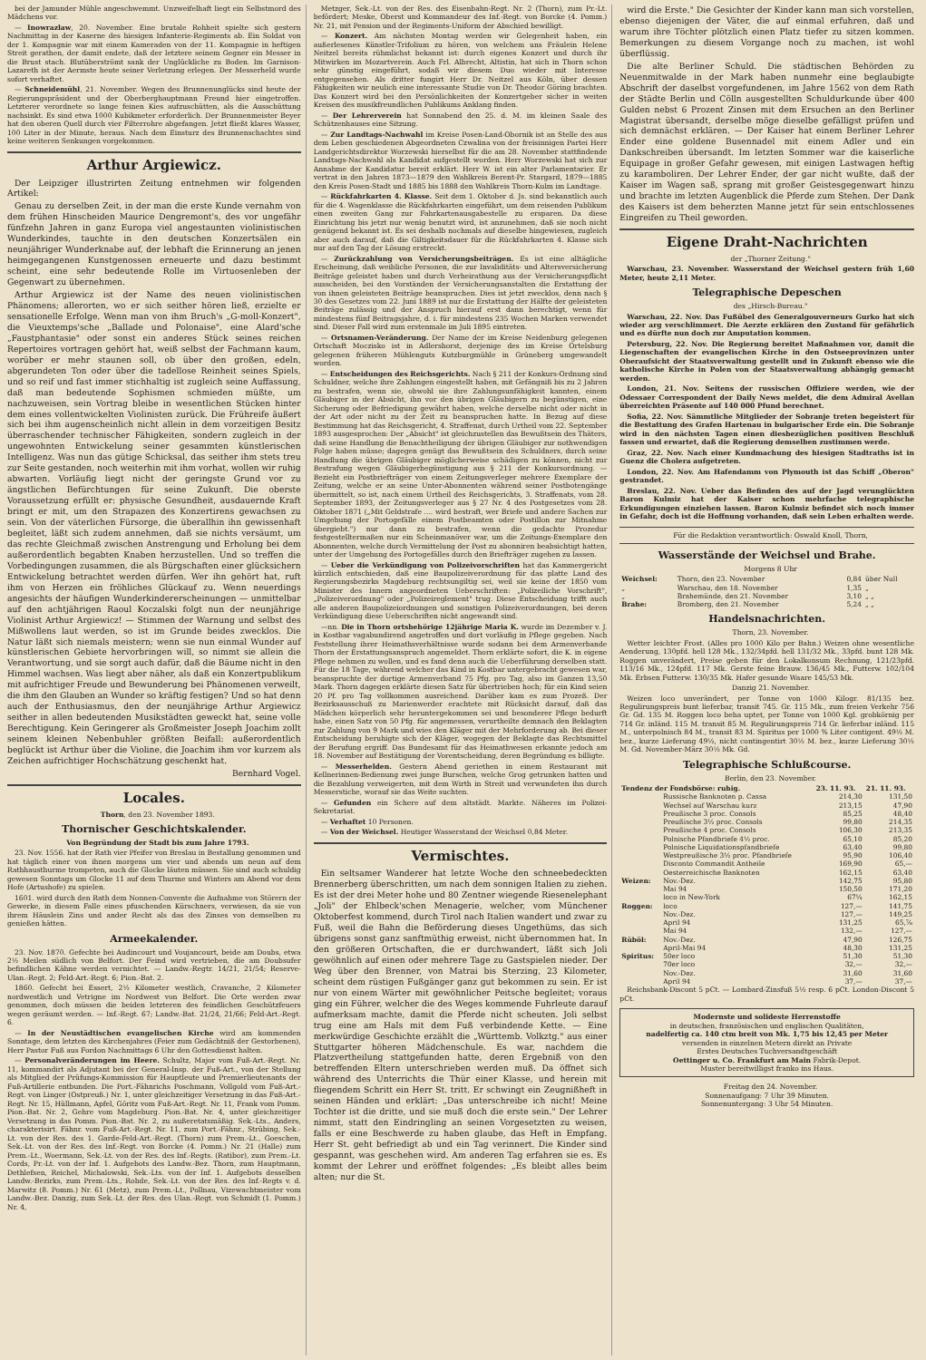bei der Jamunder Mühle angeschwemmt. Unzweifelhaft liegt ein Selbstmord des Mädchens vor.
— Inowrazlaw, 20. November. Eine brutale Rohheit spielte sich gestern Nachmittag in der Kaserne des hiesigen Infanterie-Regiments ab. Ein Soldat von der 1. Kompagnie war mit einem Kameraden von der 11. Kompagnie in heftigen Streit gerathen, der damit endete, daß der letztere seinem Gegner ein Messer in die Brust stach. Blutüberströmt sank der Unglückliche zu Boden. Im Garnison-Lazareth ist der Aermste heute seiner Verletzung erlegen. Der Messerheld wurde sofort verhaftet.
— Schneidemühl, 21. November. Wegen des Brunnenunglücks sind heute der Regierungspräsident und der Oberberghauptmann Freund hier eingetroffen. Letzterer verordnete so lange feinen Kies aufzuschütten, als die Ausschüttung nachsinkt. Es sind etwa 1000 Kubikmeter erforderlich. Der Brunnenmeister Beyer hat den oberen Quell durch vier Filterrohre abgefangen. Jetzt fließt klares Wasser, 100 Liter in der Minute, heraus. Nach dem Einsturz des Brunnenschachtes sind keine weiteren Senkungen vorgekommen.
Arthur Argiewicz.
Der Leipziger illustrirten Zeitung entnehmen wir folgenden Artikel:
Genau zu derselben Zeit, in der man die erste Kunde vernahm von dem frühen Hinscheiden Maurice Dengremont's, des vor ungefähr fünfzehn Jahren in ganz Europa viel angestaunten violinistischen Wunderkindes, tauchte in den deutschen Konzertsälen ein neunjähriger Wunderknabe auf, der lebhaft die Erinnerung an jenen heimgegangenen Kunstgenossen erneuerte und dazu bestimmt scheint, eine sehr bedeutende Rolle im Virtuosenleben der Gegenwart zu übernehmen.
Arthur Argiewicz ist der Name des neuen violinistischen Phänomens; allerorten, wo er sich seither hören ließ, erzielte er sensationelle Erfolge. Wenn man von ihm Bruch's „G-moll-Konzert", die Vieuxtemps'sche „Ballade und Polonaise", eine Alard'sche „Faustphantasie" oder sonst ein anderes Stück seines reichen Repertoires vortragen gehört hat, weiß selbst der Fachmann kaum, worüber er mehr staunen soll, ob über den großen, edeln, abgerundeten Ton oder über die tadellose Reinheit seines Spiels, und so reif und fast immer stichhaltig ist zugleich seine Auffassung, daß man bedeutende Sophismen schmieden müßte, um nachzuweisen, sein Vortrag bleibe in wesentlichen Stücken hinter dem eines vollentwickelten Violinisten zurück. Die Frühreife äußert sich bei ihm augenscheinlich nicht allein in dem vorzeitigen Besitz überraschender technischer Fähigkeiten, sondern zugleich in der ungewohnten Entwickelung seiner gesammten künstlerischen Intelligenz. Was nun das gütige Schicksal, das seither ihm stets treu zur Seite gestanden, noch weiterhin mit ihm vorhat, wollen wir ruhig abwarten. Vorläufig liegt nicht der geringste Grund vor zu ängstlichen Befürchtungen für seine Zukunft. Die oberste Voraussetzung erfüllt er: physische Gesundheit, ausdauernde Kraft bringt er mit, um den Strapazen des Konzertirens gewachsen zu sein. Von der väterlichen Fürsorge, die überallhin ihn gewissenhaft begleitet, läßt sich zudem annehmen, daß sie nichts versäumt, um das rechte Gleichmaß zwischen Anstrengung und Erholung bei dem außerordentlich begabten Knaben herzustellen. Und so treffen die Vorbedingungen zusammen, die als Bürgschaften einer glücksichern Entwickelung betrachtet werden dürfen. Wer ihn gehört hat, ruft ihm von Herzen ein fröhliches Glückauf zu. Wenn neuerdings angesichts der häufigen Wunderkindererscheinungen — unmittelbar auf den achtjährigen Raoul Koczalski folgt nun der neunjährige Violinist Arthur Argiewicz! — Stimmen der Warnung und selbst des Mißwollens laut werden, so ist im Grunde beides zwecklos. Die Natur läßt sich niemals meistern; wenn sie nun einmal Wunder auf künstlerischen Gebiete hervorbringen will, so nimmt sie allein die Verantwortung, und sie sorgt auch dafür, daß die Bäume nicht in den Himmel wachsen. Was liegt aber näher, als daß ein Konzertpublikum mit aufrichtiger Freude und Bewunderung bei Phänomenen verweilt, die ihm den Glauben an Wunder so kräftig festigen? Und so hat denn auch der Enthusiasmus, den der neunjährige Arthur Argiewicz seither in allen bedeutenden Musikstädten geweckt hat, seine volle Berechtigung. Kein Geringerer als Großmeister Joseph Joachim zollt seinem kleinen Nebenbuhler größten Beifall: außerordentlich beglückt ist Arthur über die Violine, die Joachim ihm vor kurzem als Zeichen aufrichtiger Hochschätzung geschenkt hat.
Bernhard Vogel.
Locales.
Thorn, den 23. November 1893.
Thornischer Geschichtskalender.
Von Begründung der Stadt bis zum Jahre 1793.
23. Nov. 1556. hat der Rath vier Pfeifer von Breslau in Bestallung genommen und hat täglich einer von ihnen morgens um vier und abends um neun auf dem Rathhausthurme trompeten, auch die Glocke läuten müssen. Sie sind auch schuldig gewesen Sonntags um Glocke 11 auf dem Thurme und Winters am Abend vor dem Hofe (Artushofe) zu spielen.
1601. wird durch den Rath dem Nonnen-Convente die Aufnahme von Störern der Gewerke, in diesem Falle eines pfuschenden Kürschners, verwiesen, da sie von ihrem Häuslein Zins und ander Recht als das des Zinses von demselben zu genießen hätten.
Armeekalender.
23. Nov. 1870. Gefechte bei Audincourt und Voujancourt, beide am Doubs, etwa 2½ Meilen südlich von Belfort. Der Feind wird vertrieben, die am Doubsufer befindlichen Kähne werden vernichtet. — Landw.-Regtr. 14/21, 21/54; Reserve-Ulan.-Regt. 2; Feld-Art.-Regt. 6; Pion.-Bat. 2.
1860. Gefecht bei Essert, 2½ Kilometer westlich, Cravanche, 2 Kilometer nordwestlich und Vetrigne im Nordwest von Belfort. Die Orte werden zwar genommen, doch müssen die beiden letzteren des feindlichen Geschützfeuers wegen geräumt werden. — Inf.-Regt. 67; Landw.-Bat. 21/24, 21/66; Feld-Art.-Regt. 6.
— In der Neustädtischen evangelischen Kirche wird am kommenden Sonntage, dem letzten des Kirchenjahres (Feier zum Gedächtniß der Gestorbenen), Herr Pastor Fuß aus Fordon Nachmittags 6 Uhr den Gottesdienst halten.
— Personalveränderungen im Heere. Schultz, Major vom Fuß-Art.-Regt. Nr. 11, kommandirt als Adjutant bei der General-Insp. der Fuß-Art., von der Stellung als Mitglied der Prüfungs-Kommission für Hauptleute und Premierlieutenants der Fuß-Artillerie entbunden. Die Port.-Fähnrichs Poschmann, Vollgold vom Fuß-Art.-Regt. von Linger (Ostpreuß.) Nr. 1, unter gleichzeitiger Versetzung in das Fuß-Art.-Regt. Nr. 15, Hüllmann, Apfel, Göritz vom Fuß-Art.-Regt. Nr. 11, Frank vom Pomm. Pion.-Bat. Nr. 2, Gehre vom Magdeburg. Pion.-Bat. Nr. 4, unter gleichzeitiger Versetzung in das Pomm. Pion.-Bat. Nr. 2, zu außeretatsmäßig. Sek.-Lts., Anders, charakterisirt. Fähnr. vom Fuß-Art.-Regt. Nr. 11, zum Port.-Fähnr., Strübing, Sek.-Lt. von der Res. des 1. Garde-Feld-Art.-Regt. (Thorn) zum Prem.-Lt., Goeschen, Sek.-Lt. von der Res. des Inf.-Regt. von Borcke (4. Pomm.) Nr. 21 (Halle) zum Prem.-Lt., Woermann, Sek.-Lt. von der Res. des Inf.-Regts. (Ratibor), zum Prem.-Lt. Cords, Pr.-Lt. von der Inf. 1. Aufgebots des Landw.-Bez. Thorn, zum Hauptmann, Dethlefsen, Reichel, Michalowski, Sek.-Lts. von der Inf. 1. Aufgebots desselben Landw.-Bezirks, zum Prem.-Lts., Rohde, Sek.-Lt. von der Res. des Inf.-Regts v. d. Marwitz (8. Pomm.) Nr. 61 (Metz), zum Prem.-Lt., Pollnau, Vizewachtmeister vom Landw.-Bez. Danzig, zum Sek.-Lt. der Res. des Ulan.-Regt. von Schmidt (1. Pomm.) Nr. 4,
Metzger, Sek.-Lt. von der Res. des Eisenbahn-Regt. Nr. 2 (Thorn), zum Pr.-Lt. befördert; Meske, Oberst und Kommandeur des Inf.-Regt. von Borcke (4. Pomm.) Nr. 21, mit Pension und der Regiments-Uniform der Abschied bewilligt.
— Konzert. Am nächsten Montag werden wir Gelegenheit haben, ein außerlesenes Künstler-Trifolium zu hören, von welchem uns Fräulein Helene Neitzel bereits rühmlichst bekannt ist: durch eigenes Konzert und durch ihr Mitwirken im Mozartverein. Auch Frl. Albrecht, Altistin, hat sich in Thorn schon sehr günstig eingeführt, sodaß wir diesem Duo wieder mit Interesse entgegensehen. Als dritter fungirt Herr Dr. Neitzel aus Köln, über dessen Fähigkeiten wir neulich eine interessante Studie von Dr. Theodor Göring brachten. Das Konzert wird bei den Persönlichkeiten der Konzertgeber sicher in weiten Kreisen des musikfreundlichen Publikums Anklang finden.
— Der Lehrerverein hat Sonnabend den 25. d. M. im kleinen Saale des Schützenhauses eine Sitzung.
— Zur Landtags-Nachwahl im Kreise Posen-Land-Obornik ist an Stelle des aus dem Leben geschiedenen Abgeordneten Czwalina von der freisinnigen Partei Herr Landgerichtsdirektor Worzewski hierselbst für die am 28. November stattfindende Landtags-Nachwahl als Kandidat aufgestellt worden. Herr Worzewski hat sich zur Annahme der Kandidatur bereit erklärt. Herr W. ist ein alter Parlamentarier. Er vertrat in den Jahren 1873—1879 den Wahlkreis Berent-Pr. Stargard, 1879—1885 den Kreis Posen-Stadt und 1885 bis 1888 den Wahlkreis Thorn-Kulm im Landtage.
— Rückfahrkarten 4. Klasse. Seit dem 1. Oktober d. Js. sind bekanntlich auch für die 4. Wagenklasse die Rückfahrkarten eingeführt, um dem reisenden Publikum einen zweiten Gang zur Fahrkartenausgabestelle zu ersparen. Da diese Einrichtung bis jetzt nur wenig benutzt wird, ist anzunehmen, daß sie noch nicht genügend bekannt ist. Es sei deshalb nochmals auf dieselbe hingewiesen, zugleich aber auch darauf, daß die Giltigkeitsdauer für die Rückfahrkarten 4. Klasse sich nur auf den Tag der Lösung erstreckt.
— Zurückzahlung von Versicherungsbeiträgen. Es ist eine alltägliche Erscheinung, daß weibliche Personen, die zur Invaliditäts- und Altersversicherung Beiträge geleistet haben und durch Verheirathung aus der Versicherungspflicht ausscheiden, bei den Vorständen der Versicherungsanstalten die Erstattung der von ihnen geleisteten Beiträge beanspruchen. Dies ist jetzt zwecklos, denn nach § 30 des Gesetzes vom 22. Juni 1889 ist nur die Erstattung der Hälfte der geleisteten Beiträge zulässig und der Anspruch hierauf erst dann berechtigt, wenn für mindestens fünf Beitragsjahre, d. i. für mindestens 235 Wochen Marken verwendet sind. Dieser Fall wird zum erstenmale im Juli 1895 eintreten.
— Ortsnamen-Veränderung. Der Name der im Kreise Neidenburg gelegenen Ortschaft Moczisko ist in Adlershorst, derjenige des im Kreise Ortelsburg gelegenen früheren Mühlenguts Kutzburgmühle in Grüneberg umgewandelt worden.
— Entscheidungen des Reichsgerichts. Nach § 211 der Konkurs-Ordnung sind Schuldner, welche ihre Zahlungen eingestellt haben, mit Gefängniß bis zu 2 Jahren zu bestrafen, wenn sie, obwohl sie ihre Zahlungsunfähigkeit kannten, einem Gläubiger in der Absicht, ihn vor den übrigen Gläubigern zu begünstigen, eine Sicherung oder Befriedigung gewährt haben, welche derselbe nicht oder nicht in der Art oder nicht zu der Zeit zu beanspruchen hatte. In Bezug auf diese Bestimmung hat das Reichsgericht, 4. Straffenat, durch Urtheil vom 22. September 1893 ausgesprochen: Der „Absicht" ist gleichzustellen das Bewußtsein des Thäters, daß seine Handlung die Benachtheiligung der übrigen Gläubiger zur nothwendigen Folge haben müsse; dagegen genügt das Bewußtsein des Schuldners, durch seine Handlung die übrigen Gläubiger möglicherweise schädigen zu können, nicht zur Bestrafung wegen Gläubigerbegünstigung aus § 211 der Konkursordnung. — Bezieht ein Postbriefträger von einem Zeitungsverleger mehrere Exemplare der Zeitung, welche er an seine Unter-Abonnenten während seiner Postbotengänge übermittelt, so ist, nach einem Urtheil des Reichsgerichts, 3. Straffenats, vom 28. September 1893, der Zeitungsverleger aus § 27 Nr. 4 des Postgesetzes vom 28. Oktober 1871 („Mit Geldstrafe .... wird bestraft, wer Briefe und andere Sachen zur Umgehung der Portogefälle einem Postbeamten oder Postillon zur Mitnahme übergiebt.") nur dann zu bestrafen, wenn die gedachte Prozedur festgestelltermaßen nur ein Scheinmanöver war, um die Zeitungs-Exemplare den Abonnenten, welche durch Vermittelung der Post zu abonniren beabsichtigt hatten, unter der Umgehung des Portogefälles durch den Briefträger zugehen zu lassen.
— Ueber die Verkündigung von Polizeivorschriften hat das Kammergericht kürzlich entschieden, daß eine Baupolizeiverordnung für das platte Land des Regierungsbezirks Magdeburg rechtsungiltig sei, weil sie keine der 1850 vom Minister des Innern angeordneten Ueberschriften: „Polizeiliche Vorschrift", „Polizeiverordnung" oder „Polizeireglement" trug. Diese Entscheidung trifft auch alle anderen Baupolizeiordnungen und sonstigen Polizeiverordnungen, bei deren Verkündigung diese Ueberschriften nicht angewandt sind.
—nn. Die in Thorn ortsbehörige 12jährige Maria K. wurde im Dezember v. J. in Kostbar vagabundirend angetroffen und dort vorläufig in Pflege gegeben. Nach Feststellung ihrer Heimathsverhältnisse wurde sodann bei dem Armenverbande Thorn der Erstattungsanspruch angemeldet. Thorn erklärte sofort, die K. in eigene Pflege nehmen zu wollen, und es fand denn auch die Ueberführung derselben statt. Für die 18 Tage, während welcher das Kind in Kostbar untergebracht gewesen war, beanspruchte der dortige Armenverband 75 Pfg. pro Tag, also im Ganzen 13,50 Mark. Thorn dagegen erklärte diesen Satz für übertrieben hoch; für ein Kind seien 20 Pf. pro Tag vollkommen ausreichend. Darüber kam es zum Prozeß. Der Bezirksausschuß zu Marienwerder erachtete mit Rücksicht darauf, daß das Mädchen körperlich sehr heruntergekommen sei und besonderer Pflege bedurft habe, einen Satz von 50 Pfg. für angemessen, verurtheilte demnach den Beklagten zur Zahlung von 9 Mark und wies den Kläger mit der Mehrforderung ab. Bei dieser Entscheidung beruhigte sich der Kläger, wogegen der Beklagte das Rechtsmittel der Berufung ergriff. Das Bundesamt für das Heimathwesen erkannte jedoch am 18. November auf Bestätigung der Vorentscheidung, deren Begründung es billigte.
— Messerhelden. Gestern Abend geriethen in einem Restaurant mit Kellnerinnen-Bedienung zwei junge Burschen, welche Grog getrunken hatten und die Bezahlung verweigerten, mit dem Wirth in Streit und verwundeten ihn durch Messerstiche, worauf sie das Weite suchten.
— Gefunden ein Schere auf dem altstädt. Markte. Näheres im Polizei-Sekretariat.
— Verhaftet 10 Personen.
— Von der Weichsel. Heutiger Wasserstand der Weichsel 0,84 Meter.
Vermischtes.
Ein seltsamer Wanderer hat letzte Woche den schneebedeckten Brennerberg überschritten, um nach dem sonnigen Italien zu ziehen. Es ist der drei Meter hohe und 80 Zentner wiegende Riesenelephant „Joli" der Ehlbeck'schen Menagerie, welcher, vom Münchener Oktoberfest kommend, durch Tirol nach Italien wandert und zwar zu Fuß, weil die Bahn die Beförderung dieses Ungethüms, das sich übrigens sonst ganz sanftmüthig erweist, nicht übernommen hat. In den größeren Ortschaften, die er durchwandert, läßt sich Joli gewöhnlich auf einen oder mehrere Tage zu Gastspielen nieder. Der Weg über den Brenner, von Matrai bis Sterzing, 23 Kilometer, scheint dem rüstigen Fußgänger ganz gut bekommen zu sein. Er ist nur von einem Wärter mit gewöhnlicher Peitsche begleitet; voraus ging ein Führer, welcher die des Weges kommende Fuhrleute darauf aufmerksam machte, damit die Pferde nicht scheuten. Joli selbst trug eine am Hals mit dem Fuß verbindende Kette. — Eine merkwürdige Geschichte erzählt die „Württemb. Volkztg." aus einer Stuttgarter höheren Mädchenschule. Es war, nachdem die Platzvertheilung stattgefunden hatte, deren Ergebniß von den betreffenden Eltern unterschrieben werden muß. Da öffnet sich während des Unterrichts die Thür einer Klasse, und herein mit fliegendem Schritt ein Herr St. tritt. Er schwingt ein Zeugnißheft in seinen Händen und erklärt: „Das unterschreibe ich nicht! Meine Tochter ist die dritte, und sie muß doch die erste sein." Der Lehrer nimmt, statt den Eindringling an seinen Vorgesetzten zu weisen, falls er eine Beschwerde zu haben glaube, das Heft in Empfang. Herr St. geht befriedigt ab und ein Tag verinnert. Die Kinder sind gespannt, was geschehen wird. Am anderen Tag erfahren sie es. Es kommt der Lehrer und eröffnet folgendes: „Es bleibt alles beim alten; nur die St.
wird die Erste." Die Gesichter der Kinder kann man sich vorstellen, ebenso diejenigen der Väter, die auf einmal erfuhren, daß und warum ihre Töchter plötzlich einen Platz tiefer zu sitzen kommen. Bemerkungen zu diesem Vorgange noch zu machen, ist wohl überflüssig.
Die alte Berliner Schuld. Die städtischen Behörden zu Neuenmitwalde in der Mark haben nunmehr eine beglaubigte Abschrift der daselbst vorgefundenen, im Jahre 1562 von dem Rath der Städte Berlin und Cölln ausgestellten Schuldurkunde über 400 Gulden nebst 6 Prozent Zinsen mit dem Ersuchen an den Berliner Magistrat übersandt, derselbe möge dieselbe gefälligst prüfen und sich demnächst erklären. — Der Kaiser hat einem Berliner Lehrer Ender eine goldene Busennadel mit einem Adler und ein Dankschreiben übersandt. Im letzten Sommer war die kaiserliche Equipage in großer Gefahr gewesen, mit einigen Lastwagen heftig zu karamboliren. Der Lehrer Ender, der gar nicht wußte, daß der Kaiser im Wagen saß, sprang mit großer Geistesgegenwart hinzu und brachte im letzten Augenblick die Pferde zum Stehen. Der Dank des Kaisers ist dem beherzten Manne jetzt für sein entschlossenes Eingreifen zu Theil geworden.
Eigene Draht-Nachrichten
der „Thorner Zeitung."
Warschau, 23. November. Wasserstand der Weichsel gestern früh 1,60 Meter, heute 2,11 Meter.
Telegraphische Depeschen
des „Hirsch-Bureau."
Warschau, 22. Nov. Das Fußübel des Generalgouverneurs Gurko hat sich wieder arg verschlimmert. Die Aerzte erklären den Zustand für gefährlich und es dürfte nun doch zur Amputation kommen.
Petersburg, 22. Nov. Die Regierung bereitet Maßnahmen vor, damit die Liegenschaften der evangelischen Kirche in den Ostseeprovinzen unter Oberaufsicht der Staatsverwaltung gestellt und in Zukunft ebenso wie die katholische Kirche in Polen von der Staatsverwaltung abhängig gemacht werden.
London, 21. Nov. Seitens der russischen Offiziere werden, wie der Odessaer Correspondent der Daily News meldet, die dem Admiral Avellan überreichten Präsente auf 140 000 Pfund berechnet.
Sofia, 22. Nov. Sämmtliche Mitglieder der Sobranje treten begeistert für die Bestattung des Grafen Hartenau in bulgarischer Erde ein. Die Sobranje wird in den nächsten Tagen einen diesbezüglichen positiven Beschluß fassen und erwartet, daß die Regierung demselben zustimmen werde.
Graz, 22. Nov. Nach einer Kundmachung des hiesigen Stadtraths ist in Guenz die Cholera aufgetreten.
London, 22. Nov. Am Hafendamm von Plymouth ist das Schiff „Oberon" gestrandet.
Breslau, 22. Nov. Ueber das Befinden des auf der Jagd verunglückten Baron Kulmiz hat der Kaiser schon mehrfache telegraphische Erkundigungen einziehen lassen. Baron Kulmiz befindet sich noch immer in Gefahr, doch ist die Hoffnung vorhanden, daß sein Leben erhalten werde.
Für die Redaktion verantwortlich: Oswald Knoll, Thorn,
Wasserstände der Weichsel und Brahe.
Morgens 8 Uhr
| Weichsel: | Thorn, den 23. November | 0,84 | über Null |
| „ | Warschau, den 18. November | 1,35 | „ |
| „ | Brahemünde, den 21. November | 3,10 | „ „ |
| Brahe: | Bromberg, den 21. November | 5,24 | „ „ |
Handelsnachrichten.
Thorn, 23. November.
Wetter leichter Frost. (Alles pro 1000 Kilo per Bahn.) Weizen ohne wesentliche Aenderung, 130pfd. hell 128 Mk., 132/34pfd. hell 131/32 Mk., 33pfd. bunt 128 Mk. Roggen unverändert, Preise geben für den Lokalkonsum Rechnung, 121/23pfd. 113/16 Mk., 124pfd. 117 Mk. Gerste feine Brauw. 136/45 Mk., Futterw. 102/104 Mk. Erbsen Futterw. 130/35 Mk. Hafer gesunde Waare 145/53 Mk.
Danzig 21. November.
Weizen loco unverändert, per Tonne von 1000 Kilogr. 81/135 bez. Regulirungspreis bunt lieferbar, transit 745. Gr. 115 Mk., zum freien Verkehr 756 Gr. Gd. 135 M. Roggen loco beha uptet, per Tonne von 1000 Kgl. grobkörnig per 714 Gr. inländ. 115 M. transit 85 M. Regulirungspreis 714 Gr. lieferbar inländ. 115 M., unterpolnisch 84 M., transit 83 M. Spiritus per 1000 % Liter contigent. 49½ M. bez., kurze Lieferung 49½, nicht contingentirt 30½ M. bez., kurze Lieferung 30½ M. Gd. November-März 30½ Mk. Gd.
Telegraphische Schlußcourse.
Berlin, den 23. November.
| Tendenz der Fondsbörse: ruhig. | | 23. 11. 93. | 21. 11. 93. |
| --- | --- | --- | --- |
| | Russische Banknoten p. Cassa | 214,30 | 131,50 |
| | Wechsel auf Warschau kurz | 213,15 | 47,90 |
| | Preußische 3 proc. Consols | 85,25 | 48,40 |
| | Preußische 3½ proc. Consols | 99,80 | 214,35 |
| | Preußische 4 proc. Consols | 106,30 | 213,35 |
| | Polnische Pfandbriefe 4½ proc. | 65,10 | 85,20 |
| | Polnische Liquidationspfandbriefe | 63,40 | 99,80 |
| | Westpreußische 3½ proc. Pfandbriefe | 95,90 | 106,40 |
| | Disconto Commandit Antheile | 169,90 | 65,— |
| | Oesterreichische Banknoten | 162,15 | 63,40 |
| Weizen: | Nov.-Dez. | 142,75 | 95,80 |
| | Mai 94 | 150,50 | 171,20 |
| | loco in New-York | 67¼ | 162,15 |
| Roggen: | loco | 127,— | 141,75 |
| | Nov.-Dez. | 127,— | 149,25 |
| | April 94 | 131,25 | 65,⅞ |
| | Mai 94 | 132,— | 127,— |
| Rüböl: | Nov.-Dez. | 47,90 | 126,75 |
| | April-Mai 94 | 48,30 | 131,25 |
| Spiritus: | 50er loco | 51,30 | 51,30 |
| | 70er loco | 32,— | 32,— |
| | Nov.-Dez. | 31,60 | 31,60 |
| | April 94 | 37,— | 37,— |
Reichsbank-Discont 5 pCt. — Lombard-Zinsfuß 5½ resp. 6 pCt. London-Discont 5 pCt.
Modernste und solideste Herrenstoffe
in deutschen, französischen und englischen Qualitäten,
nadelfertig ca. 140 ctm breit von Mk. 1,75 bis 12,45 per Meter
versenden in einzelnen Metern direkt an Private
Erstes Deutsches Tuchversandtgeschäft
Oettinger u. Co. Frankfurt am Main Fabrik-Depot.
Muster bereitwilligst franko ins Haus.
Freitag den 24. November.
Sonnenaufgang: 7 Uhr 39 Minuten.
Sonnenuntergang: 3 Uhr 54 Minuten.